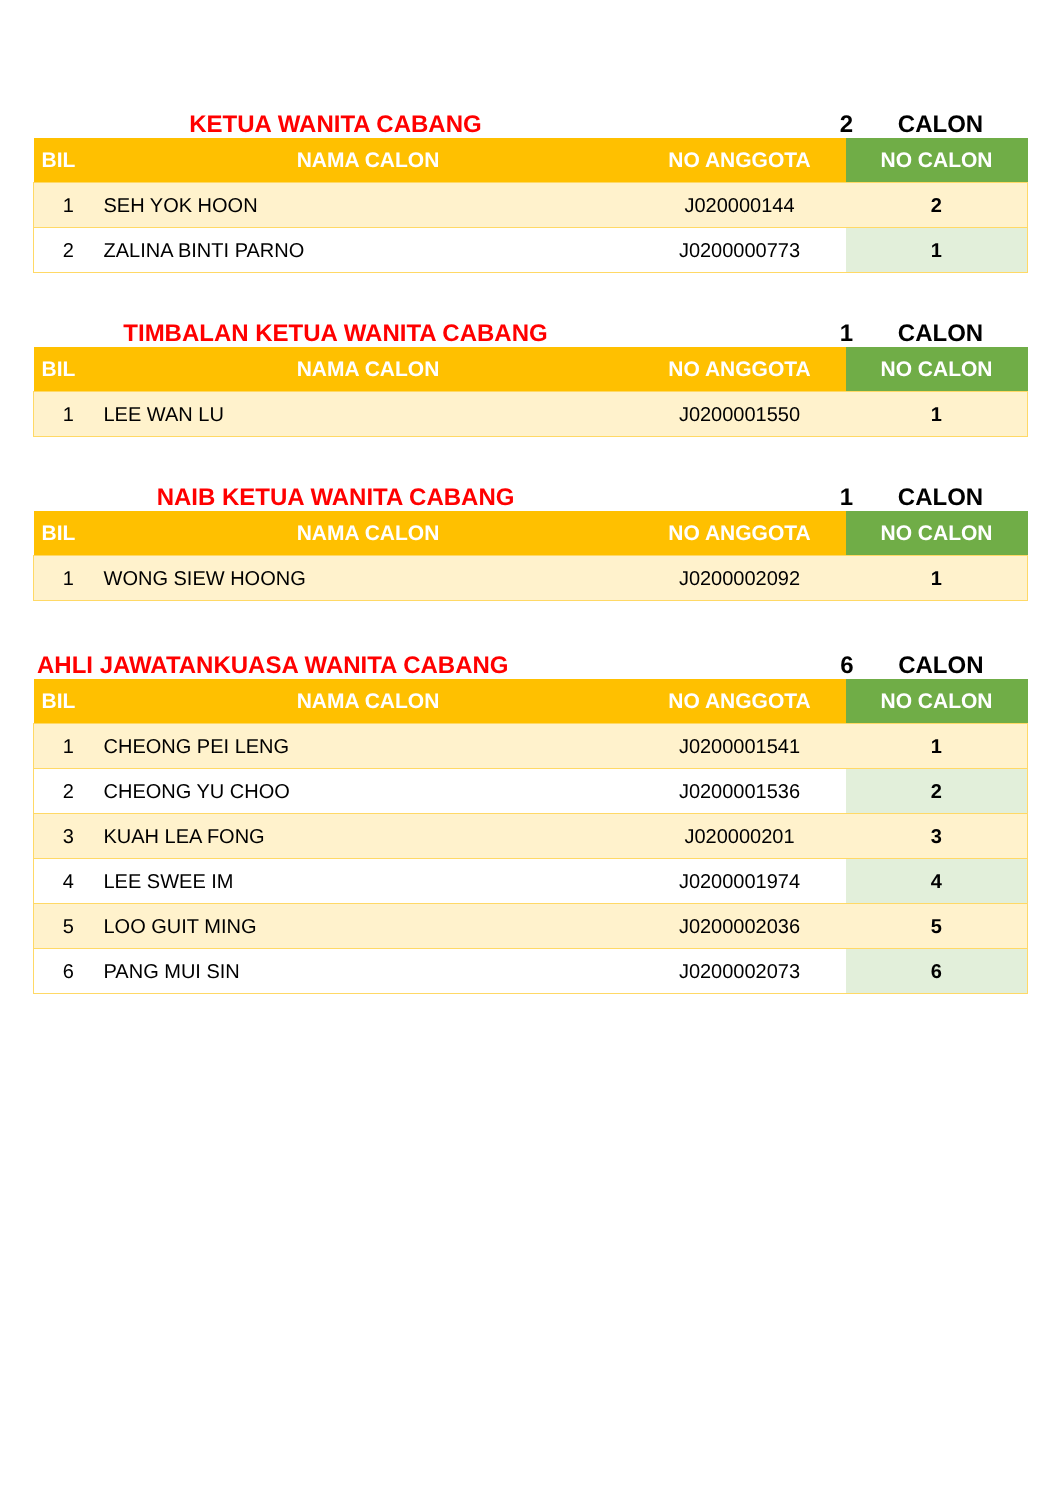KETUA WANITA CABANG 2 CALON
| BIL | NAMA CALON | NO ANGGOTA | NO CALON |
| --- | --- | --- | --- |
| 1 | SEH YOK HOON | J020000144 | 2 |
| 2 | ZALINA BINTI PARNO | J0200000773 | 1 |
TIMBALAN KETUA WANITA CABANG 1 CALON
| BIL | NAMA CALON | NO ANGGOTA | NO CALON |
| --- | --- | --- | --- |
| 1 | LEE WAN LU | J0200001550 | 1 |
NAIB KETUA WANITA CABANG 1 CALON
| BIL | NAMA CALON | NO ANGGOTA | NO CALON |
| --- | --- | --- | --- |
| 1 | WONG SIEW HOONG | J0200002092 | 1 |
AHLI JAWATANKUASA WANITA CABANG 6 CALON
| BIL | NAMA CALON | NO ANGGOTA | NO CALON |
| --- | --- | --- | --- |
| 1 | CHEONG PEI LENG | J0200001541 | 1 |
| 2 | CHEONG YU CHOO | J0200001536 | 2 |
| 3 | KUAH LEA FONG | J020000201 | 3 |
| 4 | LEE SWEE IM | J0200001974 | 4 |
| 5 | LOO GUIT MING | J0200002036 | 5 |
| 6 | PANG MUI SIN | J0200002073 | 6 |